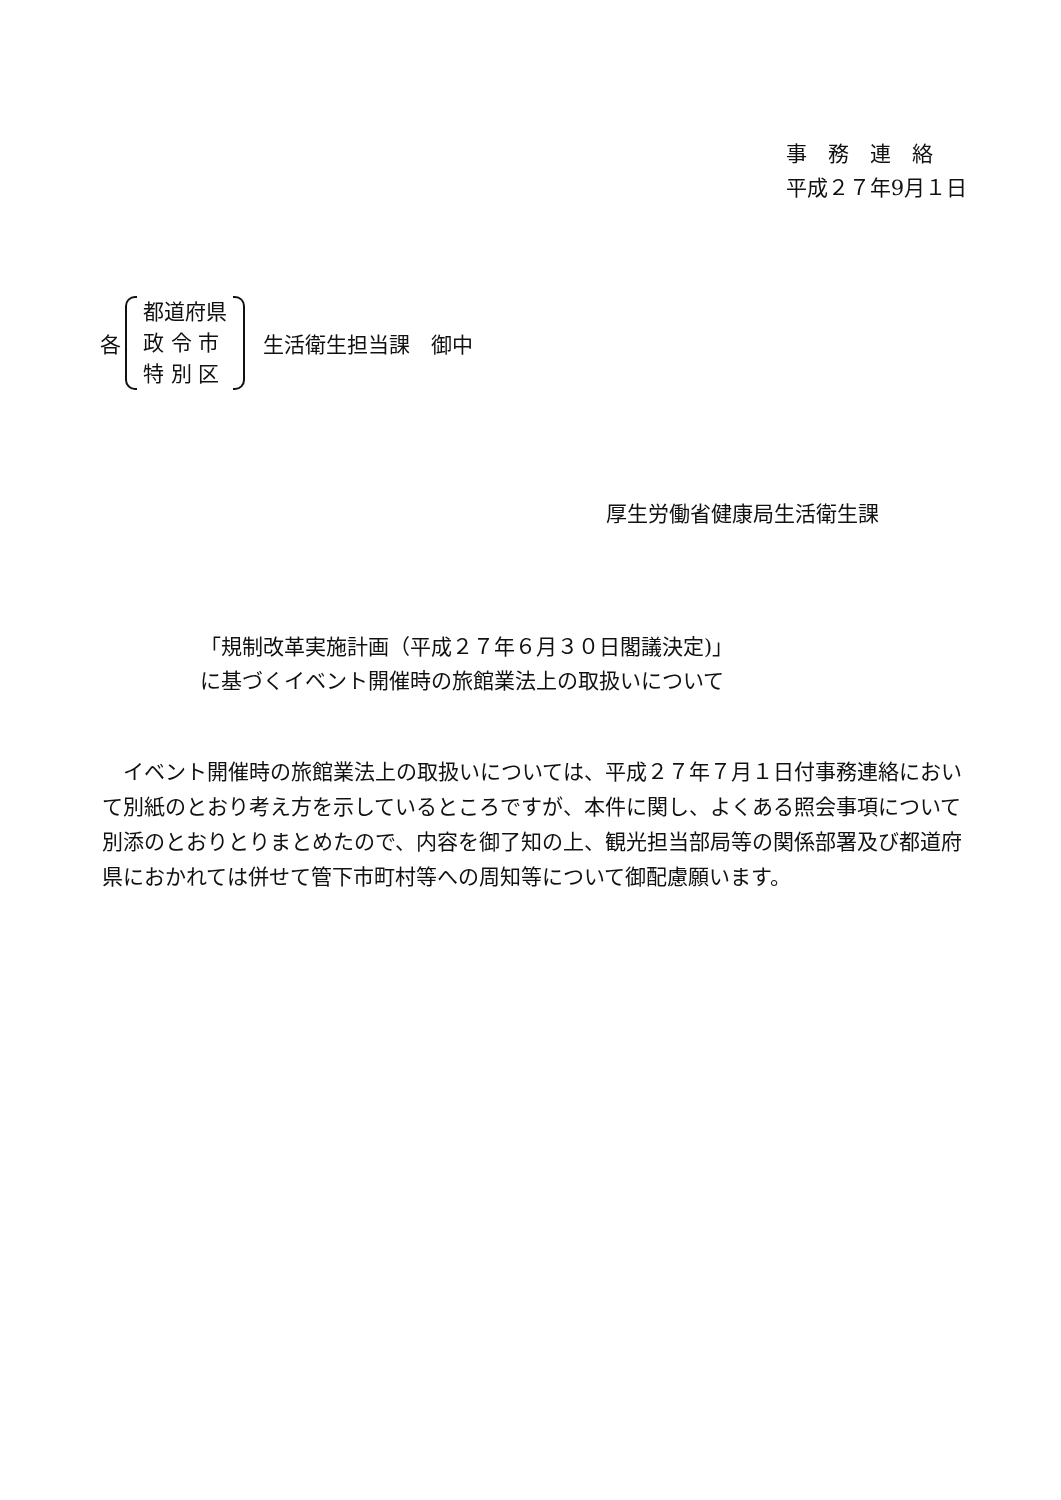事　務　連　絡
平成２７年9月１日
各
都道府県
政 令 市
特 別 区
生活衛生担当課　御中
厚生労働省健康局生活衛生課
「規制改革実施計画（平成２７年６月３０日閣議決定)」
に基づくイベント開催時の旅館業法上の取扱いについて
イベント開催時の旅館業法上の取扱いについては、平成２７年７月１日付事務連絡において別紙のとおり考え方を示しているところですが、本件に関し、よくある照会事項について別添のとおりとりまとめたので、内容を御了知の上、観光担当部局等の関係部署及び都道府県におかれては併せて管下市町村等への周知等について御配慮願います。